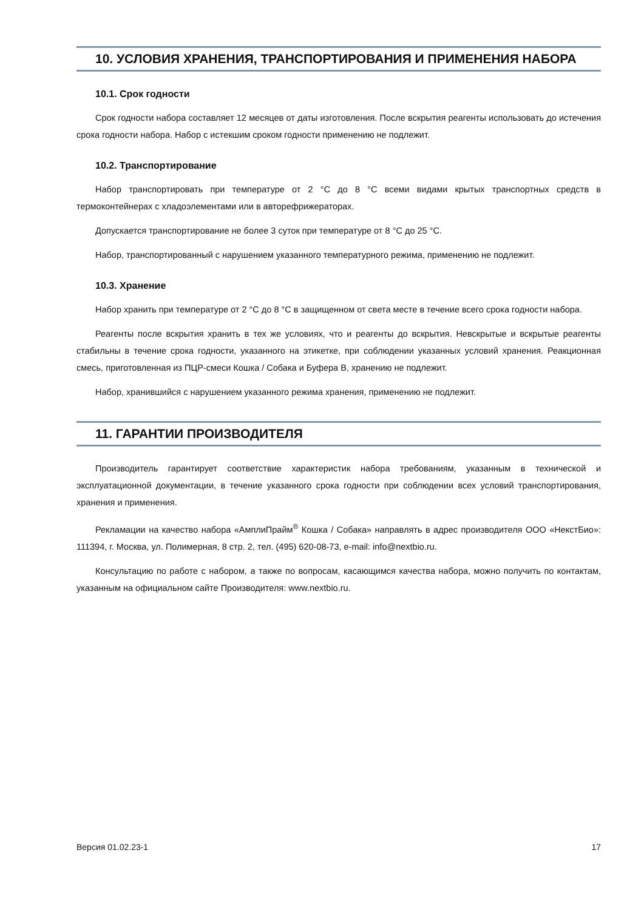10. УСЛОВИЯ ХРАНЕНИЯ, ТРАНСПОРТИРОВАНИЯ И ПРИМЕНЕНИЯ НАБОРА
10.1. Срок годности
Срок годности набора составляет 12 месяцев от даты изготовления. После вскрытия реагенты использовать до истечения срока годности набора. Набор с истекшим сроком годности применению не подлежит.
10.2. Транспортирование
Набор транспортировать при температуре от 2 °С до 8 °С всеми видами крытых транспортных средств в термоконтейнерах с хладоэлементами или в авторефрижераторах.
Допускается транспортирование не более 3 суток при температуре от 8 °С до 25 °С.
Набор, транспортированный с нарушением указанного температурного режима, применению не подлежит.
10.3. Хранение
Набор хранить при температуре от 2 °С до 8 °С в защищенном от света месте в течение всего срока годности набора.
Реагенты после вскрытия хранить в тех же условиях, что и реагенты до вскрытия. Невскрытые и вскрытые реагенты стабильны в течение срока годности, указанного на этикетке, при соблюдении указанных условий хранения. Реакционная смесь, приготовленная из ПЦР-смеси Кошка / Собака и Буфера В, хранению не подлежит.
Набор, хранившийся с нарушением указанного режима хранения, применению не подлежит.
11. ГАРАНТИИ ПРОИЗВОДИТЕЛЯ
Производитель гарантирует соответствие характеристик набора требованиям, указанным в технической и эксплуатационной документации, в течение указанного срока годности при соблюдении всех условий транспортирования, хранения и применения.
Рекламации на качество набора «АмплиПрайм<sup>®</sup> Кошка / Собака» направлять в адрес производителя ООО «НекстБио»: 111394, г. Москва, ул. Полимерная, 8 стр. 2, тел. (495) 620-08-73, e-mail: info@nextbio.ru.
Консультацию по работе с набором, а также по вопросам, касающимся качества набора, можно получить по контактам, указанным на официальном сайте Производителя: www.nextbio.ru.
Версия 01.02.23-1 17